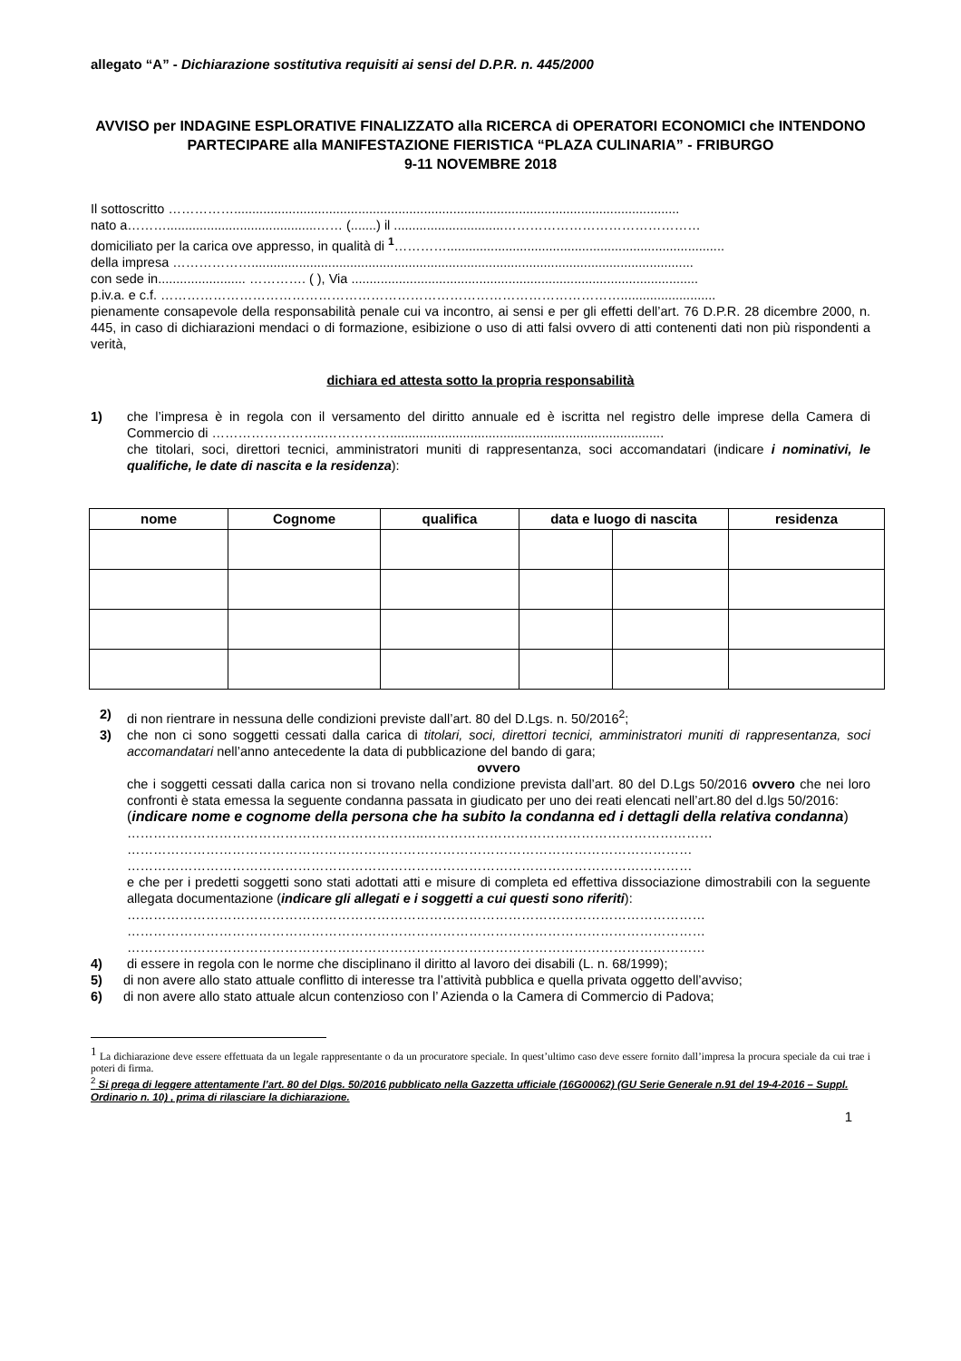allegato “A” - Dichiarazione sostitutiva requisiti ai sensi del D.P.R. n. 445/2000
AVVISO per INDAGINE ESPLORATIVE FINALIZZATO alla RICERCA di OPERATORI ECONOMICI che INTENDONO PARTECIPARE alla MANIFESTAZIONE FIERISTICA “PLAZA CULINARIA” - FRIBURGO
9-11 NOVEMBRE 2018
Il sottoscritto ……………..........................................................................................................................
nato a……….........................................…… (.......) il ..............................………………………………………
domiciliato per la carica ove appresso, in qualità di <sup>1</sup>…………............................................................................
della impresa ……………….........................................................................................................................
con sede in........................ …………. ( ), Via ...............................................................................................
p.iv.a. e c.f. ……………………………………………………………………………………………..........................
pienamente consapevole della responsabilità penale cui va incontro, ai sensi e per gli effetti dell’art. 76 D.P.R. 28 dicembre 2000, n. 445, in caso di dichiarazioni mendaci o di formazione, esibizione o uso di atti falsi ovvero di atti contenenti dati non più rispondenti a verità,
dichiara ed attesta sotto la propria responsabilità
1) che l’impresa è in regola con il versamento del diritto annuale ed è iscritta nel registro delle imprese della Camera di Commercio di ……………………..……………...........................................................................
che titolari, soci, direttori tecnici, amministratori muniti di rappresentanza, soci accomandatari (indicare i nominativi, le qualifiche, le date di nascita e la residenza):
| nome | Cognome | qualifica | data e luogo di nascita | | residenza |
| --- | --- | --- | --- | --- | --- |
2) di non rientrare in nessuna delle condizioni previste dall’art. 80 del D.Lgs. n. 50/2016<sup>2</sup>;
3) che non ci sono soggetti cessati dalla carica di titolari, soci, direttori tecnici, amministratori muniti di rappresentanza, soci accomandatari nell’anno antecedente la data di pubblicazione del bando di gara;
ovvero
che i soggetti cessati dalla carica non si trovano nella condizione prevista dall’art. 80 del D.Lgs 50/2016 ovvero che nei loro confronti è stata emessa la seguente condanna passata in giudicato per uno dei reati elencati nell’art.80 del d.lgs 50/2016:
(indicare nome e cognome della persona che ha subito la condanna ed i dettagli della relativa condanna)
…………………………………………………………..…………………………………………………………
…………………………………………………………………………………………………………………
…………………………………………………………………………………………………………………
e che per i predetti soggetti sono stati adottati atti e misure di completa ed effettiva dissociazione dimostrabili con la seguente allegata documentazione (indicare gli allegati e i soggetti a cui questi sono riferiti):
……………………………………………………………………………………………………………………
……………………………………………………………………………………………………………………
……………………………………………………………………………………………………………………
4) di essere in regola con le norme che disciplinano il diritto al lavoro dei disabili (L. n. 68/1999);
5) di non avere allo stato attuale conflitto di interesse tra l’attività pubblica e quella privata oggetto dell’avviso;
6) di non avere allo stato attuale alcun contenzioso con l’ Azienda o la Camera di Commercio di Padova;
<sup>1</sup> La dichiarazione deve essere effettuata da un legale rappresentante o da un procuratore speciale. In quest’ultimo caso deve essere fornito dall’impresa la procura speciale da cui trae i poteri di firma.
<sup>2</sup> Si prega di leggere attentamente l’art. 80 del Dlgs. 50/2016 pubblicato nella Gazzetta ufficiale (16G00062) (GU Serie Generale n.91 del 19-4-2016 – Suppl. Ordinario n. 10) , prima di rilasciare la dichiarazione.
1